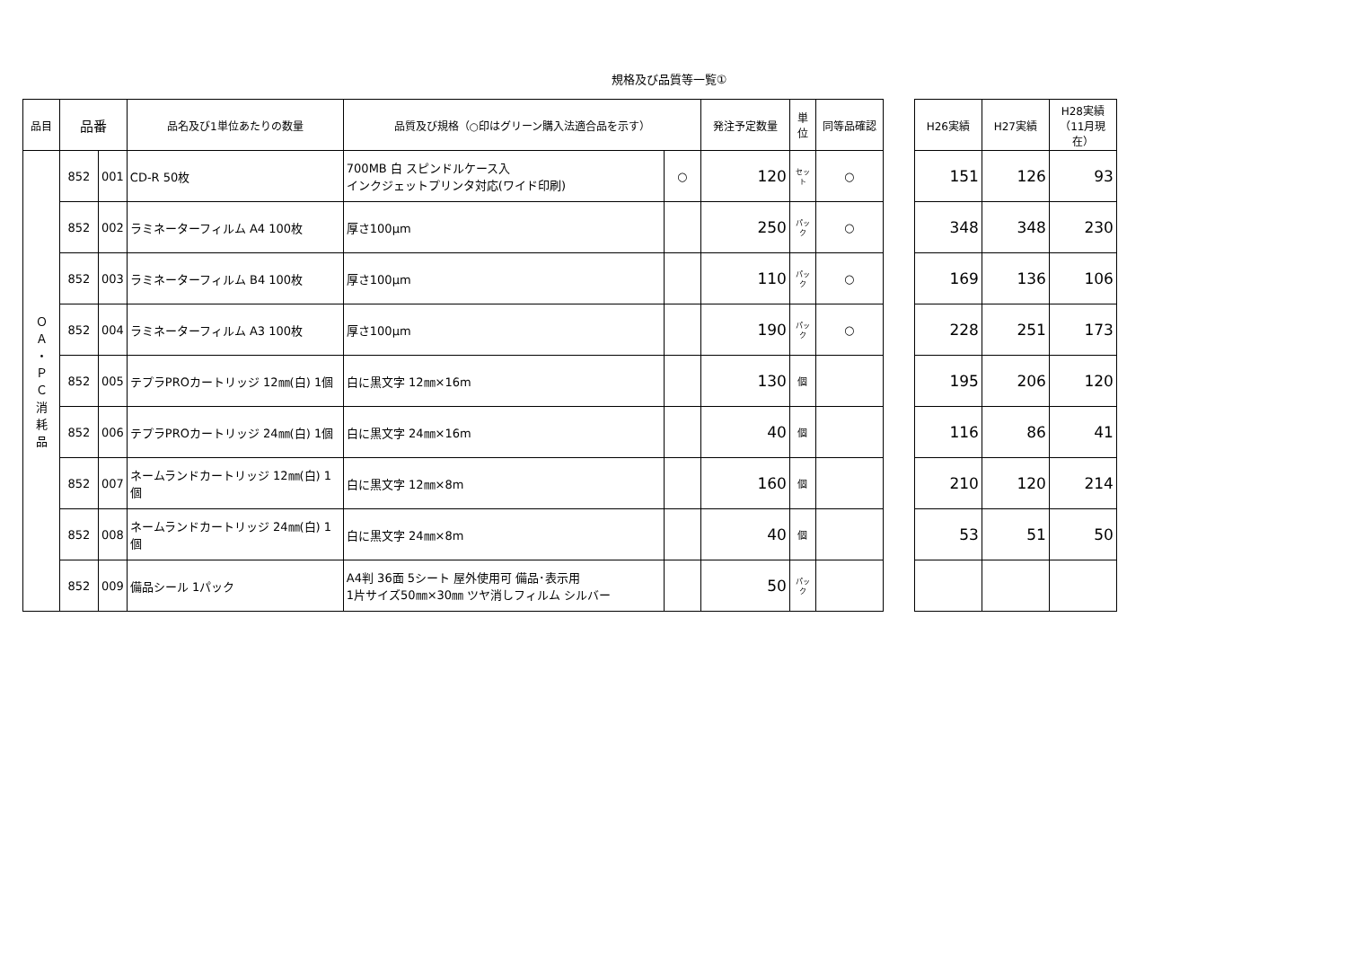規格及び品質等一覧①
| 品目 | 品番 | | 品名及び1単位あたりの数量 | 品質及び規格（○印はグリーン購入法適合品を示す） | | 発注予定数量 | 単位 | 同等品確認 |
| --- | --- | --- | --- | --- | --- | --- | --- | --- |
| Ｏ Ａ ・ Ｐ Ｃ 消 耗 品 | 852 | 001 | CD-R 50枚 | 700MB 白 スピンドルケース入 インクジェットプリンタ対応(ワイド印刷) | ○ | 120 | セット | ○ |
| | 852 | 002 | ラミネーターフィルム A4 100枚 | 厚さ100μm | | 250 | パック | ○ |
| | 852 | 003 | ラミネーターフィルム B4 100枚 | 厚さ100μm | | 110 | パック | ○ |
| | 852 | 004 | ラミネーターフィルム A3 100枚 | 厚さ100μm | | 190 | パック | ○ |
| | 852 | 005 | テプラPROカートリッジ 12㎜(白) 1個 | 白に黒文字 12㎜×16m | | 130 | 個 | |
| | 852 | 006 | テプラPROカートリッジ 24㎜(白) 1個 | 白に黒文字 24㎜×16m | | 40 | 個 | |
| | 852 | 007 | ネームランドカートリッジ 12㎜(白) 1個 | 白に黒文字 12㎜×8m | | 160 | 個 | |
| | 852 | 008 | ネームランドカートリッジ 24㎜(白) 1個 | 白に黒文字 24㎜×8m | | 40 | 個 | |
| | 852 | 009 | 備品シール 1パック | A4判 36面 5シート 屋外使用可 備品･表示用 1片サイズ50㎜×30㎜ ツヤ消しフィルム シルバー | | 50 | パック | |
| H26実績 | H27実績 | H28実績 （11月現在） |
| --- | --- | --- |
| 151 | 126 | 93 |
| 348 | 348 | 230 |
| 169 | 136 | 106 |
| 228 | 251 | 173 |
| 195 | 206 | 120 |
| 116 | 86 | 41 |
| 210 | 120 | 214 |
| 53 | 51 | 50 |